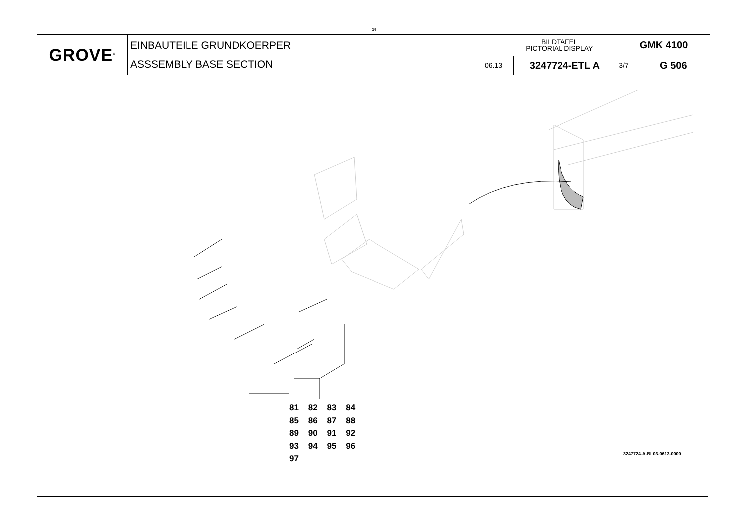14
| GROVE<sup>®</sup> | EINBAUTEILE GRUNDKOERPER ASSSEMBLY BASE SECTION | BILDTAFEL PICTORIAL DISPLAY | | | GMK 4100 |
| | | 06.13 | 3247724-ETL A | 3/7 | G 506 |
81 82 83 84
85 86 87 88
89 90 91 92
93 94 95 96
97
3247724-A-BL03-0613-0000